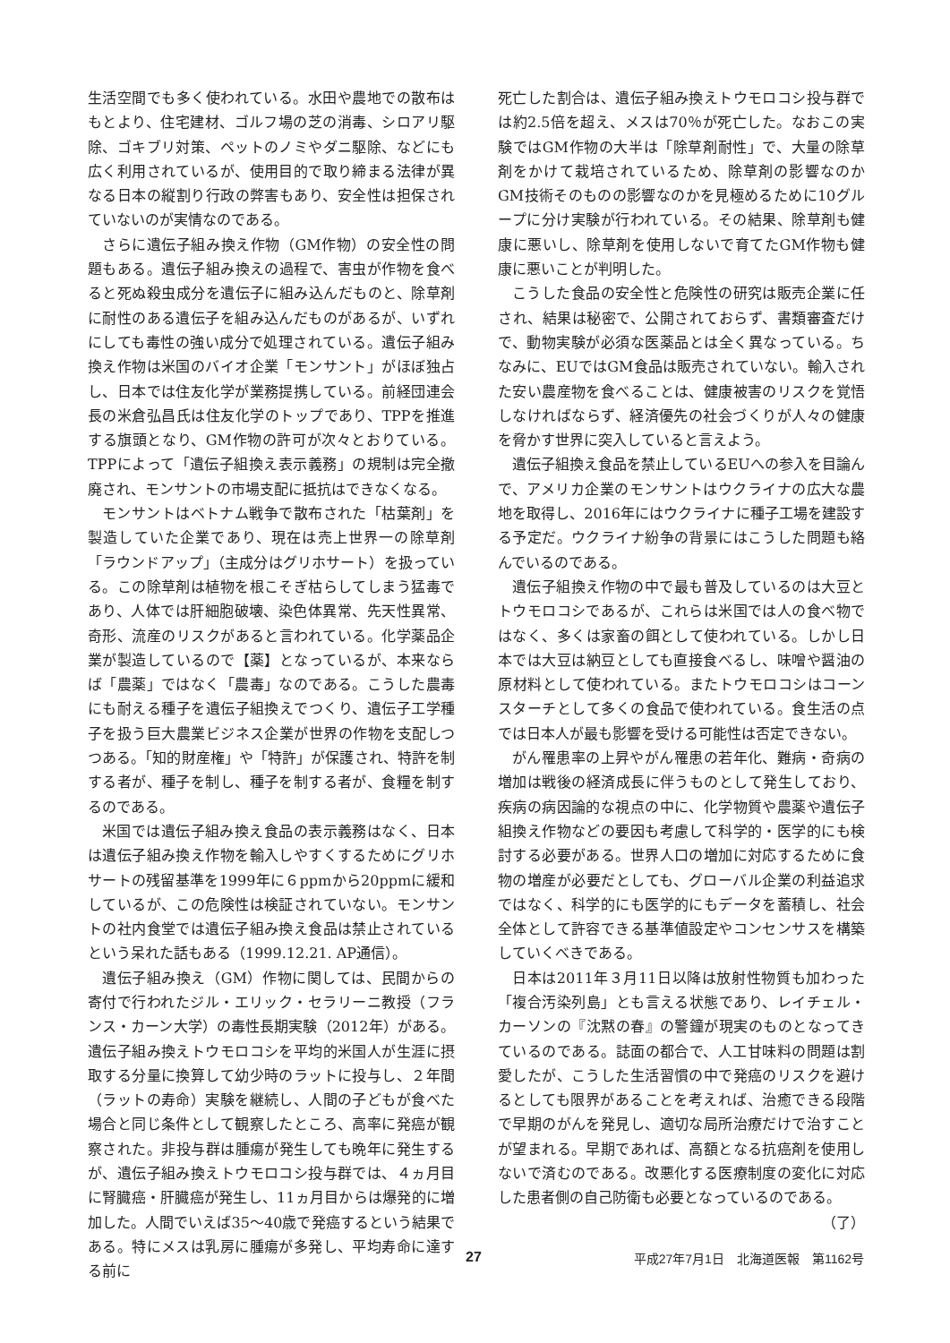生活空間でも多く使われている。水田や農地での散布はもとより、住宅建材、ゴルフ場の芝の消毒、シロアリ駆除、ゴキブリ対策、ペットのノミやダニ駆除、などにも広く利用されているが、使用目的で取り締まる法律が異なる日本の縦割り行政の弊害もあり、安全性は担保されていないのが実情なのである。
さらに遺伝子組み換え作物（GM作物）の安全性の問題もある。遺伝子組み換えの過程で、害虫が作物を食べると死ぬ殺虫成分を遺伝子に組み込んだものと、除草剤に耐性のある遺伝子を組み込んだものがあるが、いずれにしても毒性の強い成分で処理されている。遺伝子組み換え作物は米国のバイオ企業「モンサント」がほぼ独占し、日本では住友化学が業務提携している。前経団連会長の米倉弘昌氏は住友化学のトップであり、TPPを推進する旗頭となり、GM作物の許可が次々とおりている。TPPによって「遺伝子組換え表示義務」の規制は完全撤廃され、モンサントの市場支配に抵抗はできなくなる。
モンサントはベトナム戦争で散布された「枯葉剤」を製造していた企業であり、現在は売上世界一の除草剤「ラウンドアップ」（主成分はグリホサート）を扱っている。この除草剤は植物を根こそぎ枯らしてしまう猛毒であり、人体では肝細胞破壊、染色体異常、先天性異常、奇形、流産のリスクがあると言われている。化学薬品企業が製造しているので【薬】となっているが、本来ならば「農薬」ではなく「農毒」なのである。こうした農毒にも耐える種子を遺伝子組換えでつくり、遺伝子工学種子を扱う巨大農業ビジネス企業が世界の作物を支配しつつある。「知的財産権」や「特許」が保護され、特許を制する者が、種子を制し、種子を制する者が、食糧を制するのである。
米国では遺伝子組み換え食品の表示義務はなく、日本は遺伝子組み換え作物を輸入しやすくするためにグリホサートの残留基準を1999年に６ppmから20ppmに緩和しているが、この危険性は検証されていない。モンサントの社内食堂では遺伝子組み換え食品は禁止されているという呆れた話もある（1999.12.21. AP通信）。
遺伝子組み換え（GM）作物に関しては、民間からの寄付で行われたジル・エリック・セラリーニ教授（フランス・カーン大学）の毒性長期実験（2012年）がある。遺伝子組み換えトウモロコシを平均的米国人が生涯に摂取する分量に換算して幼少時のラットに投与し、２年間（ラットの寿命）実験を継続し、人間の子どもが食べた場合と同じ条件として観察したところ、高率に発癌が観察された。非投与群は腫瘍が発生しても晩年に発生するが、遺伝子組み換えトウモロコシ投与群では、４ヵ月目に腎臓癌・肝臓癌が発生し、11ヵ月目からは爆発的に増加した。人間でいえば35～40歳で発癌するという結果である。特にメスは乳房に腫瘍が多発し、平均寿命に達する前に
死亡した割合は、遺伝子組み換えトウモロコシ投与群では約2.5倍を超え、メスは70％が死亡した。なおこの実験ではGM作物の大半は「除草剤耐性」で、大量の除草剤をかけて栽培されているため、除草剤の影響なのかGM技術そのものの影響なのかを見極めるために10グループに分け実験が行われている。その結果、除草剤も健康に悪いし、除草剤を使用しないで育てたGM作物も健康に悪いことが判明した。
こうした食品の安全性と危険性の研究は販売企業に任され、結果は秘密で、公開されておらず、書類審査だけで、動物実験が必須な医薬品とは全く異なっている。ちなみに、EUではGM食品は販売されていない。輸入された安い農産物を食べることは、健康被害のリスクを覚悟しなければならず、経済優先の社会づくりが人々の健康を脅かす世界に突入していると言えよう。
遺伝子組換え食品を禁止しているEUへの参入を目論んで、アメリカ企業のモンサントはウクライナの広大な農地を取得し、2016年にはウクライナに種子工場を建設する予定だ。ウクライナ紛争の背景にはこうした問題も絡んでいるのである。
遺伝子組換え作物の中で最も普及しているのは大豆とトウモロコシであるが、これらは米国では人の食べ物ではなく、多くは家畜の餌として使われている。しかし日本では大豆は納豆としても直接食べるし、味噌や醤油の原材料として使われている。またトウモロコシはコーンスターチとして多くの食品で使われている。食生活の点では日本人が最も影響を受ける可能性は否定できない。
がん罹患率の上昇やがん罹患の若年化、難病・奇病の増加は戦後の経済成長に伴うものとして発生しており、疾病の病因論的な視点の中に、化学物質や農薬や遺伝子組換え作物などの要因も考慮して科学的・医学的にも検討する必要がある。世界人口の増加に対応するために食物の増産が必要だとしても、グローバル企業の利益追求ではなく、科学的にも医学的にもデータを蓄積し、社会全体として許容できる基準値設定やコンセンサスを構築していくべきである。
日本は2011年３月11日以降は放射性物質も加わった「複合汚染列島」とも言える状態であり、レイチェル・カーソンの『沈黙の春』の警鐘が現実のものとなってきているのである。誌面の都合で、人工甘味料の問題は割愛したが、こうした生活習慣の中で発癌のリスクを避けるとしても限界があることを考えれば、治癒できる段階で早期のがんを発見し、適切な局所治療だけで治すことが望まれる。早期であれば、高額となる抗癌剤を使用しないで済むのである。改悪化する医療制度の変化に対応した患者側の自己防衛も必要となっているのである。
（了）
27 平成27年7月1日　北海道医報　第1162号